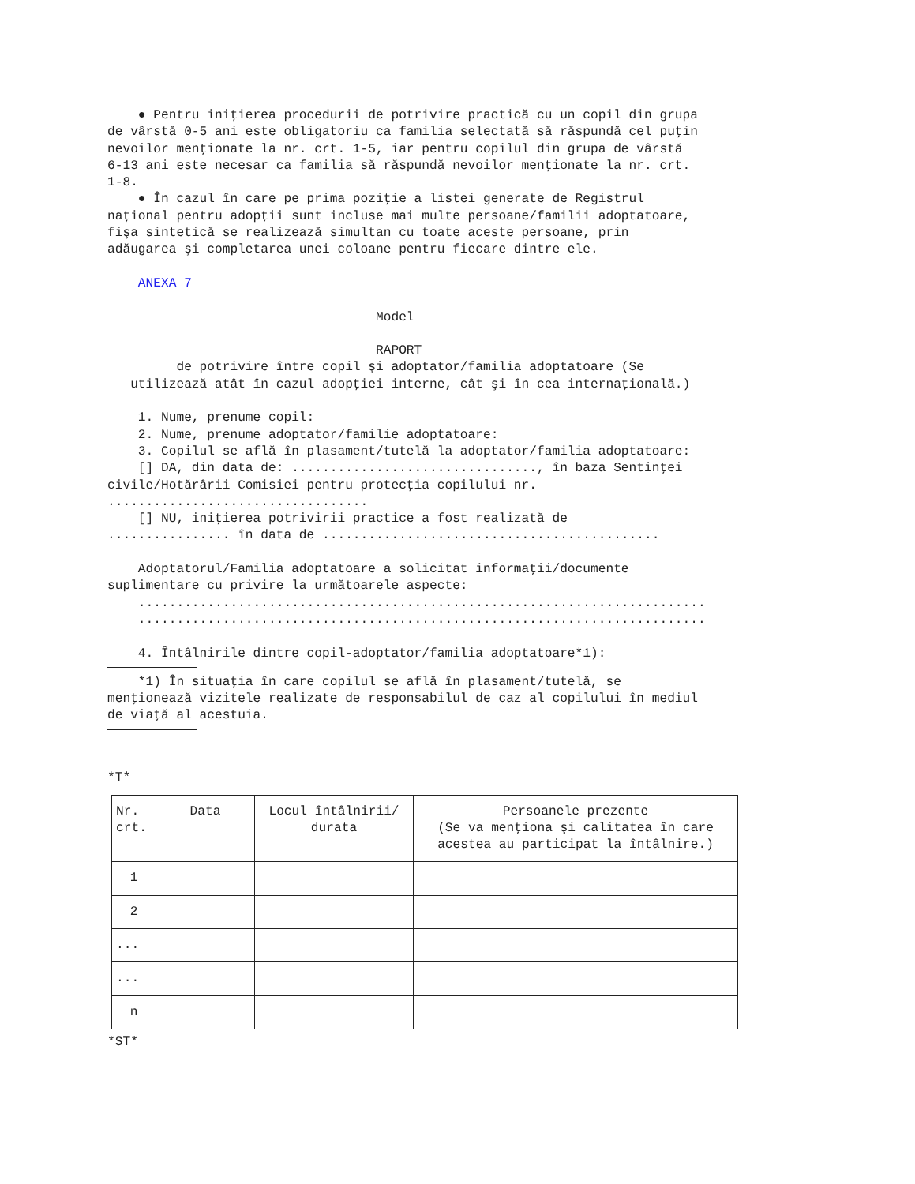● Pentru iniţierea procedurii de potrivire practică cu un copil din grupa de vârstă 0-5 ani este obligatoriu ca familia selectată să răspundă cel puţin nevoilor menţionate la nr. crt. 1-5, iar pentru copilul din grupa de vârstă 6-13 ani este necesar ca familia să răspundă nevoilor menţionate la nr. crt. 1-8. ● În cazul în care pe prima poziţie a listei generate de Registrul naţional pentru adopţii sunt incluse mai multe persoane/familii adoptatoare, fişa sintetică se realizează simultan cu toate aceste persoane, prin adăugarea şi completarea unei coloane pentru fiecare dintre ele. ANEXA 7 Model RAPORT de potrivire între copil şi adoptator/familia adoptatoare (Se utilizează atât în cazul adopţiei interne, cât şi în cea internaţională.) 1. Nume, prenume copil: 2. Nume, prenume adoptator/familie adoptatoare: 3. Copilul se află în plasament/tutelă la adoptator/familia adoptatoare: [] DA, din data de: ................................, în baza Sentinţei civile/Hotărârii Comisiei pentru protecţia copilului nr. .................................. [] NU, iniţierea potrivirii practice a fost realizată de ................ în data de ............................................ Adoptatorul/Familia adoptatoare a solicitat informaţii/documente suplimentare cu privire la următoarele aspecte: .......................................................................... .......................................................................... 4. Întâlnirile dintre copil-adoptator/familia adoptatoare*1):
*1) În situaţia în care copilul se află în plasament/tutelă, se menţionează vizitele realizate de responsabilul de caz al copilului în mediul de viaţă al acestuia.
*T*
| Nr. crt. | Data | Locul întâlnirii/ durata | Persoanele prezente (Se va menţiona şi calitatea în care acestea au participat la întâlnire.) |
| --- | --- | --- | --- |
| 1 | | | |
| 2 | | | |
| ... | | | |
| ... | | | |
| n | | | |
*ST*